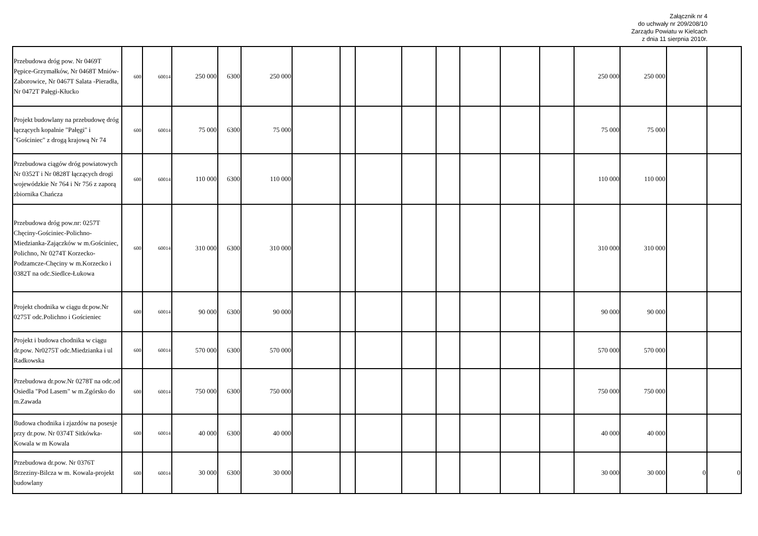Załącznik nr 4
do uchwały nr 209/208/10
Zarządu Powiatu w Kielcach
z dnia 11 sierpnia 2010r.
| Przebudowa dróg pow. Nr 0469T Pępice-Grzymałków, Nr 0468T Mniów-Zaborowice, Nr 0467T Salata -Pieradła, Nr 0472T Pałęgi-Kłucko | 600 | 60014 | 250 000 | 6300 | 250 000 | | | | | | | | | 250 000 | 250 000 | | |
| Projekt budowlany na przebudowę dróg łączących kopalnie "Pałęgi" i "Gościniec" z drogą krajową Nr 74 | 600 | 60014 | 75 000 | 6300 | 75 000 | | | | | | | | | 75 000 | 75 000 | | |
| Przebudowa ciągów dróg powiatowych Nr 0352T i Nr 0828T łączących drogi wojewódzkie Nr 764 i Nr 756 z zaporą zbiornika Chańcza | 600 | 60014 | 110 000 | 6300 | 110 000 | | | | | | | | | 110 000 | 110 000 | | |
| Przebudowa dróg pow.nr: 0257T Chęciny-Gościniec-Polichno-Miedzianka-Zajączków w m.Gościniec, Polichno, Nr 0274T Korzecko-Podzamcze-Chęciny w m.Korzecko i 0382T na odc.Siedlce-Łukowa | 600 | 60014 | 310 000 | 6300 | 310 000 | | | | | | | | | 310 000 | 310 000 | | |
| Projekt chodnika w ciągu dr.pow.Nr 0275T odc.Polichno i Gościeniec | 600 | 60014 | 90 000 | 6300 | 90 000 | | | | | | | | | 90 000 | 90 000 | | |
| Projekt i budowa chodnika w ciągu dr.pow. Nr0275T odc.Miedzianka i ul Radkowska | 600 | 60014 | 570 000 | 6300 | 570 000 | | | | | | | | | 570 000 | 570 000 | | |
| Przebudowa dr.pow.Nr 0278T na odc.od Osiedla "Pod Lasem" w m.Zgórsko do m.Zawada | 600 | 60014 | 750 000 | 6300 | 750 000 | | | | | | | | | 750 000 | 750 000 | | |
| Budowa chodnika i zjazdów na posesje przy dr.pow. Nr 0374T Sitkówka-Kowala w m Kowala | 600 | 60014 | 40 000 | 6300 | 40 000 | | | | | | | | | 40 000 | 40 000 | | |
| Przebudowa dr.pow. Nr 0376T Brzeziny-Bilcza w m. Kowala-projekt budowlany | 600 | 60014 | 30 000 | 6300 | 30 000 | | | | | | | | | 30 000 | 30 000 | 0 | 0 |